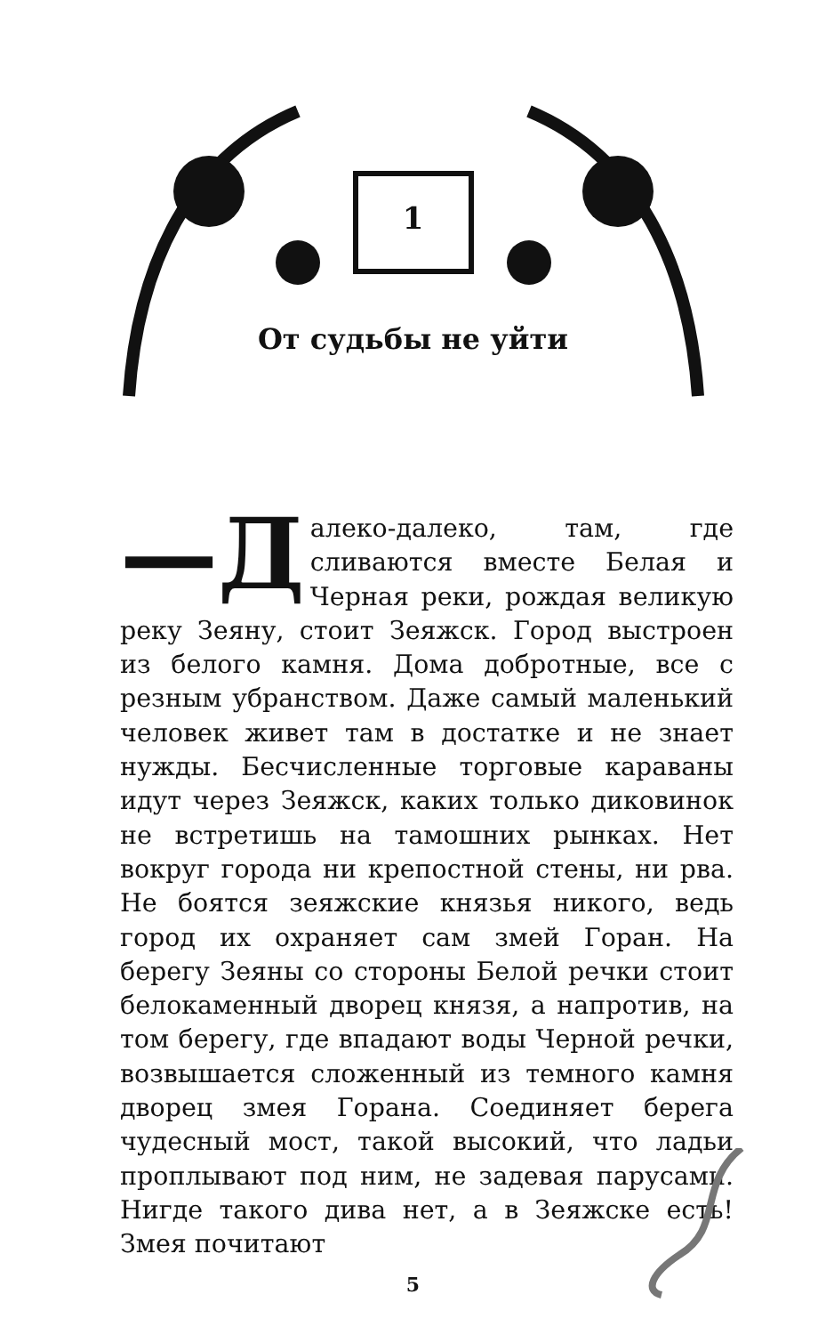1
От судьбы не уйти
—Д алеко-далеко, там, где сливаются вместе Белая и Черная реки, рождая великую реку Зеяну, стоит Зеяжск. Город выстроен из белого камня. Дома добротные, все с резным убранством. Даже самый маленький человек живет там в достатке и не знает нужды. Бесчисленные торговые караваны идут через Зеяжск, каких только диковинок не встретишь на тамошних рынках. Нет вокруг города ни крепостной стены, ни рва. Не боятся зеяжские князья никого, ведь город их охраняет сам змей Горан. На берегу Зеяны со стороны Белой речки стоит белокаменный дворец князя, а напротив, на том берегу, где впадают воды Черной речки, возвышается сложенный из темного камня дворец змея Горана. Соединяет берега чудесный мост, такой высокий, что ладьи проплывают под ним, не задевая парусами. Нигде такого дива нет, а в Зеяжске есть! Змея почитают
5